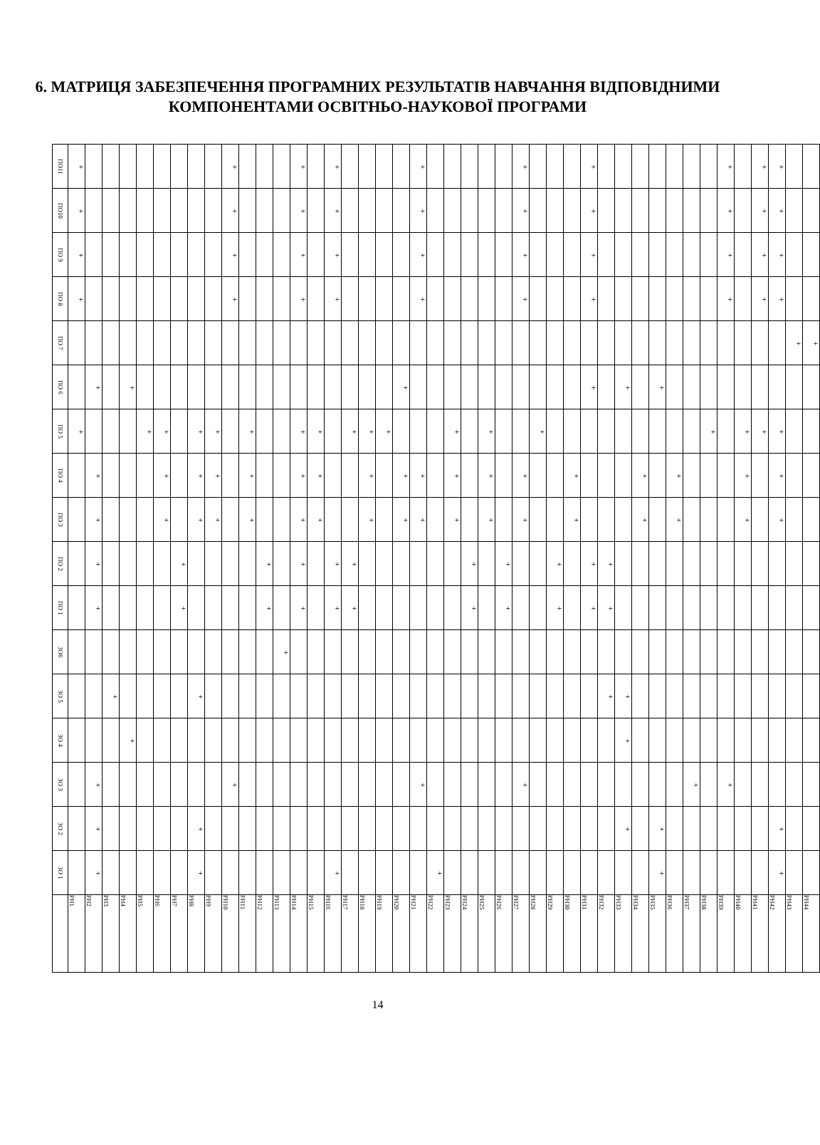6. МАТРИЦЯ ЗАБЕЗПЕЧЕННЯ ПРОГРАМНИХ РЕЗУЛЬТАТІВ НАВЧАННЯ ВІДПОВІДНИМИ КОМПОНЕНТАМИ ОСВІТНЬО-НАУКОВОЇ ПРОГРАМИ
| ПО11 | + | | | | | | | | | + | | | | + | | + | | | | | + | | | | | | + | | | | + | | | | | | | | + | | + | + | | |
| ПО10 | + | | | | | | | | | + | | | | + | | + | | | | | + | | | | | | + | | | | + | | | | | | | | + | | + | + | | |
| ПО 9 | + | | | | | | | | | + | | | | + | | + | | | | | + | | | | | | + | | | | + | | | | | | | | + | | + | + | | |
| ПО 8 | + | | | | | | | | | + | | | | + | | + | | | | | + | | | | | | + | | | | + | | | | | | | | + | | + | + | | |
| ПО 7 | | | | | | | | | | | | | | | | | | | | | | | | | | | | | | | | | | | | | | | | | | | + | + |
| ПО 6 | | + | | + | | | | | | | | | | | | | | | | + | | | | | | | | | | | + | | + | | + | | | | | | | | | |
| ПО 5 | + | | | | + | + | | + | + | | + | | | + | + | | + | + | + | | | | + | | + | | | + | | | | | | | | | | + | | + | + | + | | |
| ПО 4 | | + | | | | + | | + | + | | + | | | + | + | | | + | | + | + | | + | | + | | + | | | + | | | | + | | + | | | | + | | + | | |
| ПО 3 | | + | | | | + | | + | + | | + | | | + | + | | | + | | + | + | | + | | + | | + | | | + | | | | + | | + | | | | + | | + | | |
| ПО 2 | | + | | | | | + | | | | | + | | + | | + | + | | | | | | | + | | + | | | + | | + | + | | | | | | | | | | | | |
| ПО 1 | | + | | | | | + | | | | | + | | + | | + | + | | | | | | | + | | + | | | + | | + | + | | | | | | | | | | | | |
| ЗО6 | | | | | | | | | | | | | + | | | | | | | | | | | | | | | | | | | | | | | | | | | | | | | |
| ЗО 5 | | | + | | | | | + | | | | | | | | | | | | | | | | | | | | | | | | + | + | | | | | | | | | | | |
| ЗО 4 | | | | + | | | | | | | | | | | | | | | | | | | | | | | | | | | | | + | | | | | | | | | | | |
| ЗО 3 | | + | | | | | | | | + | | | | | | | | | | | + | | | | | | + | | | | | | | | | | + | | + | | | | | |
| ЗО 2 | | + | | | | | | + | | | | | | | | | | | | | | | | | | | | | | | | | + | | + | | | | | | | + | | |
| ЗО 1 | | + | | | | | | + | | | | | | | | + | | | | | | + | | | | | | | | | | | | | + | | | | | | | + | | |
| | РН1 | РН2 | РН3 | РН4 | РН5 | РН6 | РН7 | РН8 | РН9 | РН10 | РН11 | РН12 | РН13 | РН14 | РН15 | РН16 | РН17 | РН18 | РН19 | РН20 | РН21 | РН22 | РН23 | РН24 | РН25 | РН26 | РН27 | РН28 | РН29 | РН30 | РН31 | РН32 | РН33 | РН34 | РН35 | РН36 | РН37 | РН38 | РН39 | РН40 | РН41 | РН42 | РН43 | РН44 |
14